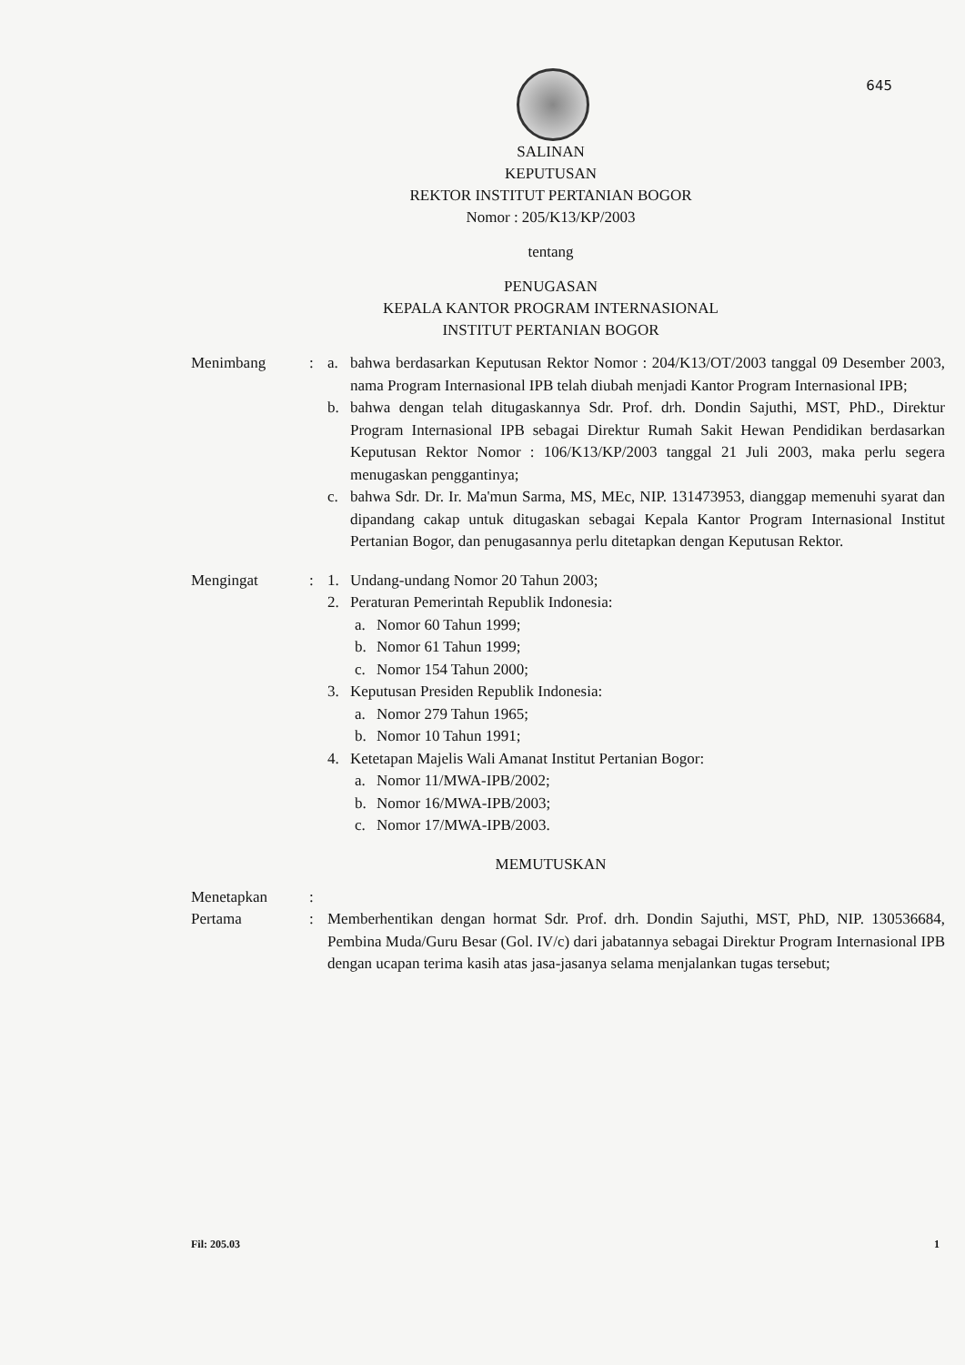645
SALINAN
KEPUTUSAN
REKTOR INSTITUT PERTANIAN BOGOR
Nomor : 205/K13/KP/2003
tentang
PENUGASAN
KEPALA KANTOR PROGRAM INTERNASIONAL
INSTITUT PERTANIAN BOGOR
Menimbang : a. bahwa berdasarkan Keputusan Rektor Nomor : 204/K13/OT/2003 tanggal 09 Desember 2003, nama Program Internasional IPB telah diubah menjadi Kantor Program Internasional IPB;
b. bahwa dengan telah ditugaskannya Sdr. Prof. drh. Dondin Sajuthi, MST, PhD., Direktur Program Internasional IPB sebagai Direktur Rumah Sakit Hewan Pendidikan berdasarkan Keputusan Rektor Nomor : 106/K13/KP/2003 tanggal 21 Juli 2003, maka perlu segera menugaskan penggantinya;
c. bahwa Sdr. Dr. Ir. Ma'mun Sarma, MS, MEc, NIP. 131473953, dianggap memenuhi syarat dan dipandang cakap untuk ditugaskan sebagai Kepala Kantor Program Internasional Institut Pertanian Bogor, dan penugasannya perlu ditetapkan dengan Keputusan Rektor.
Mengingat : 1. Undang-undang Nomor 20 Tahun 2003;
2. Peraturan Pemerintah Republik Indonesia:
a. Nomor 60 Tahun 1999;
b. Nomor 61 Tahun 1999;
c. Nomor 154 Tahun 2000;
3. Keputusan Presiden Republik Indonesia:
a. Nomor 279 Tahun 1965;
b. Nomor 10 Tahun 1991;
4. Ketetapan Majelis Wali Amanat Institut Pertanian Bogor:
a. Nomor 11/MWA-IPB/2002;
b. Nomor 16/MWA-IPB/2003;
c. Nomor 17/MWA-IPB/2003.
MEMUTUSKAN
Menetapkan :
Pertama : Memberhentikan dengan hormat Sdr. Prof. drh. Dondin Sajuthi, MST, PhD, NIP. 130536684, Pembina Muda/Guru Besar (Gol. IV/c) dari jabatannya sebagai Direktur Program Internasional IPB dengan ucapan terima kasih atas jasa-jasanya selama menjalankan tugas tersebut;
Fil: 205.03 1